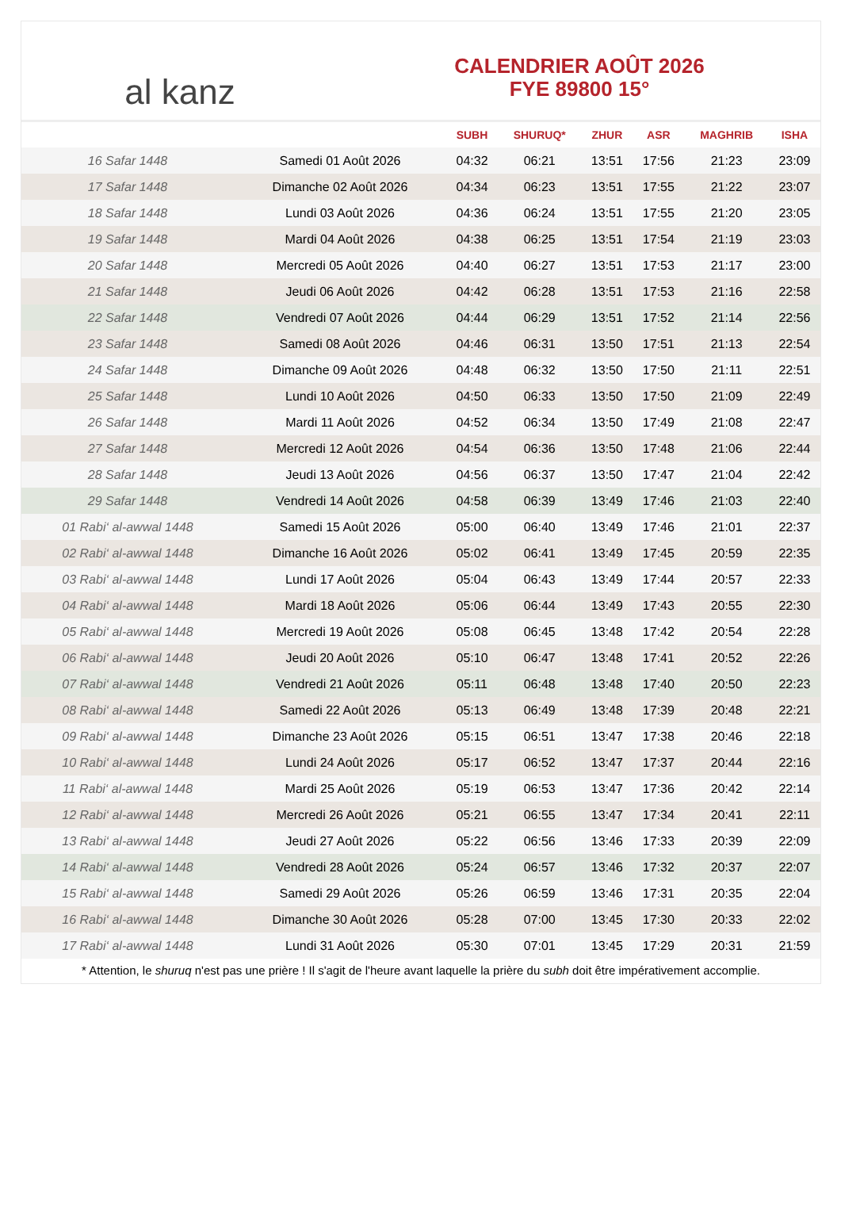al kanz
CALENDRIER AOÛT 2026
FYE 89800 15°
| | | SUBH | SHURUQ* | ZHUR | ASR | MAGHRIB | ISHA |
| --- | --- | --- | --- | --- | --- | --- | --- |
| 16 Safar 1448 | Samedi 01 Août 2026 | 04:32 | 06:21 | 13:51 | 17:56 | 21:23 | 23:09 |
| 17 Safar 1448 | Dimanche 02 Août 2026 | 04:34 | 06:23 | 13:51 | 17:55 | 21:22 | 23:07 |
| 18 Safar 1448 | Lundi 03 Août 2026 | 04:36 | 06:24 | 13:51 | 17:55 | 21:20 | 23:05 |
| 19 Safar 1448 | Mardi 04 Août 2026 | 04:38 | 06:25 | 13:51 | 17:54 | 21:19 | 23:03 |
| 20 Safar 1448 | Mercredi 05 Août 2026 | 04:40 | 06:27 | 13:51 | 17:53 | 21:17 | 23:00 |
| 21 Safar 1448 | Jeudi 06 Août 2026 | 04:42 | 06:28 | 13:51 | 17:53 | 21:16 | 22:58 |
| 22 Safar 1448 | Vendredi 07 Août 2026 | 04:44 | 06:29 | 13:51 | 17:52 | 21:14 | 22:56 |
| 23 Safar 1448 | Samedi 08 Août 2026 | 04:46 | 06:31 | 13:50 | 17:51 | 21:13 | 22:54 |
| 24 Safar 1448 | Dimanche 09 Août 2026 | 04:48 | 06:32 | 13:50 | 17:50 | 21:11 | 22:51 |
| 25 Safar 1448 | Lundi 10 Août 2026 | 04:50 | 06:33 | 13:50 | 17:50 | 21:09 | 22:49 |
| 26 Safar 1448 | Mardi 11 Août 2026 | 04:52 | 06:34 | 13:50 | 17:49 | 21:08 | 22:47 |
| 27 Safar 1448 | Mercredi 12 Août 2026 | 04:54 | 06:36 | 13:50 | 17:48 | 21:06 | 22:44 |
| 28 Safar 1448 | Jeudi 13 Août 2026 | 04:56 | 06:37 | 13:50 | 17:47 | 21:04 | 22:42 |
| 29 Safar 1448 | Vendredi 14 Août 2026 | 04:58 | 06:39 | 13:49 | 17:46 | 21:03 | 22:40 |
| 01 Rabi‘ al-awwal 1448 | Samedi 15 Août 2026 | 05:00 | 06:40 | 13:49 | 17:46 | 21:01 | 22:37 |
| 02 Rabi‘ al-awwal 1448 | Dimanche 16 Août 2026 | 05:02 | 06:41 | 13:49 | 17:45 | 20:59 | 22:35 |
| 03 Rabi‘ al-awwal 1448 | Lundi 17 Août 2026 | 05:04 | 06:43 | 13:49 | 17:44 | 20:57 | 22:33 |
| 04 Rabi‘ al-awwal 1448 | Mardi 18 Août 2026 | 05:06 | 06:44 | 13:49 | 17:43 | 20:55 | 22:30 |
| 05 Rabi‘ al-awwal 1448 | Mercredi 19 Août 2026 | 05:08 | 06:45 | 13:48 | 17:42 | 20:54 | 22:28 |
| 06 Rabi‘ al-awwal 1448 | Jeudi 20 Août 2026 | 05:10 | 06:47 | 13:48 | 17:41 | 20:52 | 22:26 |
| 07 Rabi‘ al-awwal 1448 | Vendredi 21 Août 2026 | 05:11 | 06:48 | 13:48 | 17:40 | 20:50 | 22:23 |
| 08 Rabi‘ al-awwal 1448 | Samedi 22 Août 2026 | 05:13 | 06:49 | 13:48 | 17:39 | 20:48 | 22:21 |
| 09 Rabi‘ al-awwal 1448 | Dimanche 23 Août 2026 | 05:15 | 06:51 | 13:47 | 17:38 | 20:46 | 22:18 |
| 10 Rabi‘ al-awwal 1448 | Lundi 24 Août 2026 | 05:17 | 06:52 | 13:47 | 17:37 | 20:44 | 22:16 |
| 11 Rabi‘ al-awwal 1448 | Mardi 25 Août 2026 | 05:19 | 06:53 | 13:47 | 17:36 | 20:42 | 22:14 |
| 12 Rabi‘ al-awwal 1448 | Mercredi 26 Août 2026 | 05:21 | 06:55 | 13:47 | 17:34 | 20:41 | 22:11 |
| 13 Rabi‘ al-awwal 1448 | Jeudi 27 Août 2026 | 05:22 | 06:56 | 13:46 | 17:33 | 20:39 | 22:09 |
| 14 Rabi‘ al-awwal 1448 | Vendredi 28 Août 2026 | 05:24 | 06:57 | 13:46 | 17:32 | 20:37 | 22:07 |
| 15 Rabi‘ al-awwal 1448 | Samedi 29 Août 2026 | 05:26 | 06:59 | 13:46 | 17:31 | 20:35 | 22:04 |
| 16 Rabi‘ al-awwal 1448 | Dimanche 30 Août 2026 | 05:28 | 07:00 | 13:45 | 17:30 | 20:33 | 22:02 |
| 17 Rabi‘ al-awwal 1448 | Lundi 31 Août 2026 | 05:30 | 07:01 | 13:45 | 17:29 | 20:31 | 21:59 |
* Attention, le shuruq n'est pas une prière ! Il s'agit de l'heure avant laquelle la prière du subh doit être impérativement accomplie.